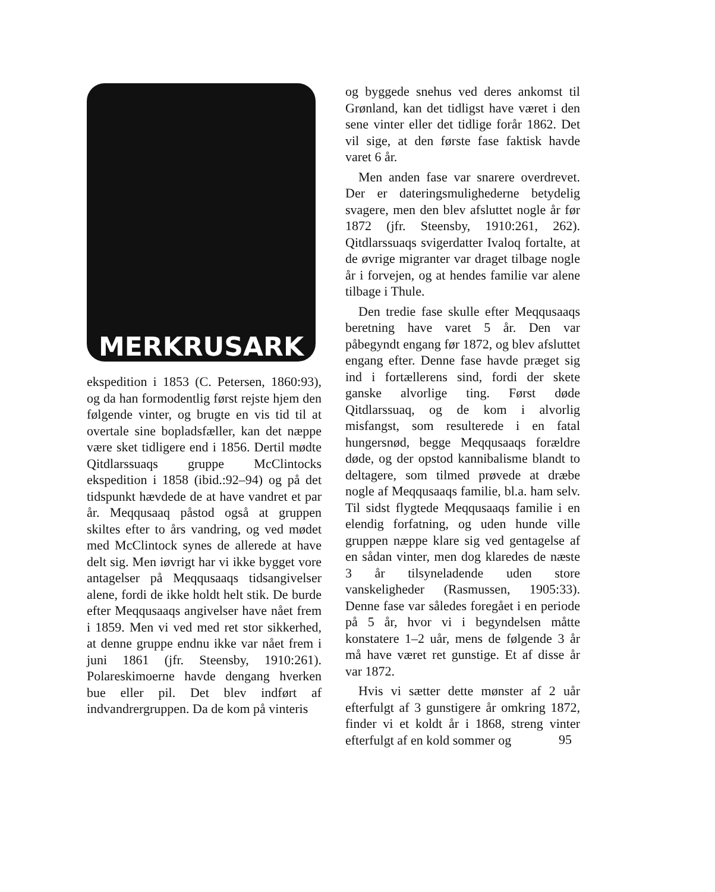MERKRUSARK
ekspedition i 1853 (C. Petersen, 1860:93), og da han formodentlig først rejste hjem den følgende vinter, og brugte en vis tid til at overtale sine bopladsfæller, kan det næppe være sket tidligere end i 1856. Dertil mødte Qitdlarssuaqs gruppe McClintocks ekspedition i 1858 (ibid.:92–94) og på det tidspunkt hævdede de at have vandret et par år. Meqqusaaq påstod også at gruppen skiltes efter to års vandring, og ved mødet med McClintock synes de allerede at have delt sig. Men iøvrigt har vi ikke bygget vore antagelser på Meqqusaaqs tidsangivelser alene, fordi de ikke holdt helt stik. De burde efter Meqqusaaqs angivelser have nået frem i 1859. Men vi ved med ret stor sikkerhed, at denne gruppe endnu ikke var nået frem i juni 1861 (jfr. Steensby, 1910:261). Polareskimoerne havde dengang hverken bue eller pil. Det blev indført af indvandrergruppen. Da de kom på vinteris
og byggede snehus ved deres ankomst til Grønland, kan det tidligst have været i den sene vinter eller det tidlige forår 1862. Det vil sige, at den første fase faktisk havde varet 6 år.
Men anden fase var snarere overdrevet. Der er dateringsmulighederne betydelig svagere, men den blev afsluttet nogle år før 1872 (jfr. Steensby, 1910:261, 262). Qitdlarssuaqs svigerdatter Ivaloq fortalte, at de øvrige migranter var draget tilbage nogle år i forvejen, og at hendes familie var alene tilbage i Thule.
Den tredie fase skulle efter Meqqusaaqs beretning have varet 5 år. Den var påbegyndt engang før 1872, og blev afsluttet engang efter. Denne fase havde præget sig ind i fortællerens sind, fordi der skete ganske alvorlige ting. Først døde Qitdlarssuaq, og de kom i alvorlig misfangst, som resulterede i en fatal hungersnød, begge Meqqusaaqs forældre døde, og der opstod kannibalisme blandt to deltagere, som tilmed prøvede at dræbe nogle af Meqqusaaqs familie, bl.a. ham selv. Til sidst flygtede Meqqusaaqs familie i en elendig forfatning, og uden hunde ville gruppen næppe klare sig ved gentagelse af en sådan vinter, men dog klaredes de næste 3 år tilsyneladende uden store vanskeligheder (Rasmussen, 1905:33). Denne fase var således foregået i en periode på 5 år, hvor vi i begyndelsen måtte konstatere 1–2 uår, mens de følgende 3 år må have været ret gunstige. Et af disse år var 1872.
Hvis vi sætter dette mønster af 2 uår efterfulgt af 3 gunstigere år omkring 1872, finder vi et koldt år i 1868, streng vinter efterfulgt af en kold sommer og
95